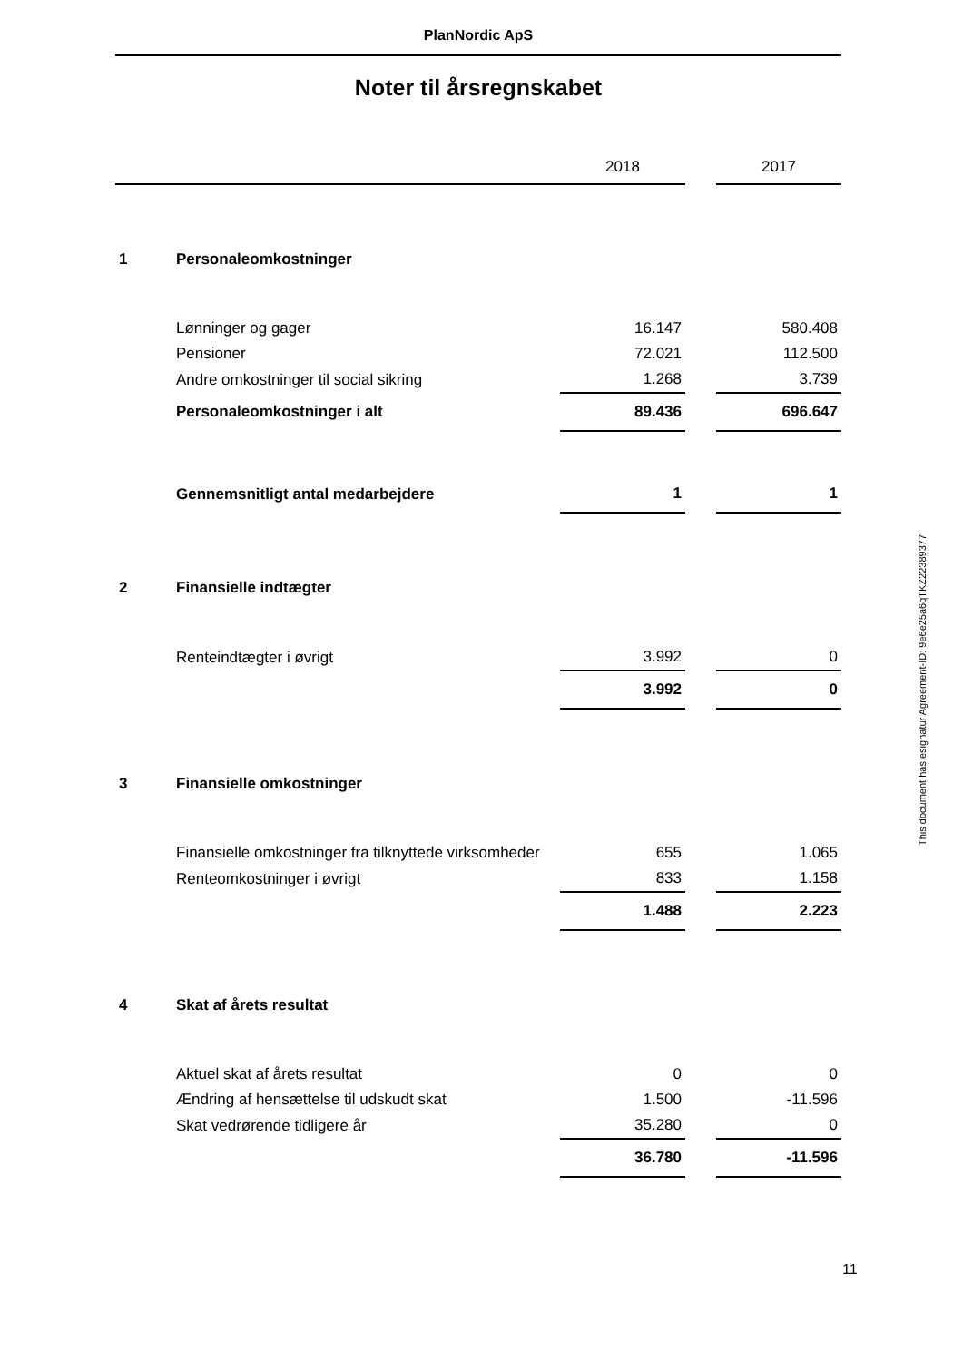PlanNordic ApS
Noter til årsregnskabet
| | | 2018 | | 2017 |
| --- | --- | --- | --- | --- |
| 1 | Personaleomkostninger | | | |
| | Lønninger og gager | 16.147 | | 580.408 |
| | Pensioner | 72.021 | | 112.500 |
| | Andre omkostninger til social sikring | 1.268 | | 3.739 |
| | Personaleomkostninger i alt | 89.436 | | 696.647 |
| | Gennemsnitligt antal medarbejdere | 1 | | 1 |
| 2 | Finansielle indtægter | | | |
| | Renteindtægter i øvrigt | 3.992 | | 0 |
| | | 3.992 | | 0 |
| 3 | Finansielle omkostninger | | | |
| | Finansielle omkostninger fra tilknyttede virksomheder | 655 | | 1.065 |
| | Renteomkostninger i øvrigt | 833 | | 1.158 |
| | | 1.488 | | 2.223 |
| 4 | Skat af årets resultat | | | |
| | Aktuel skat af årets resultat | 0 | | 0 |
| | Ændring af hensættelse til udskudt skat | 1.500 | | -11.596 |
| | Skat vedrørende tidligere år | 35.280 | | 0 |
| | | 36.780 | | -11.596 |
This document has esignatur Agreement-ID: 9e6e25a6qTKZ22389377
11